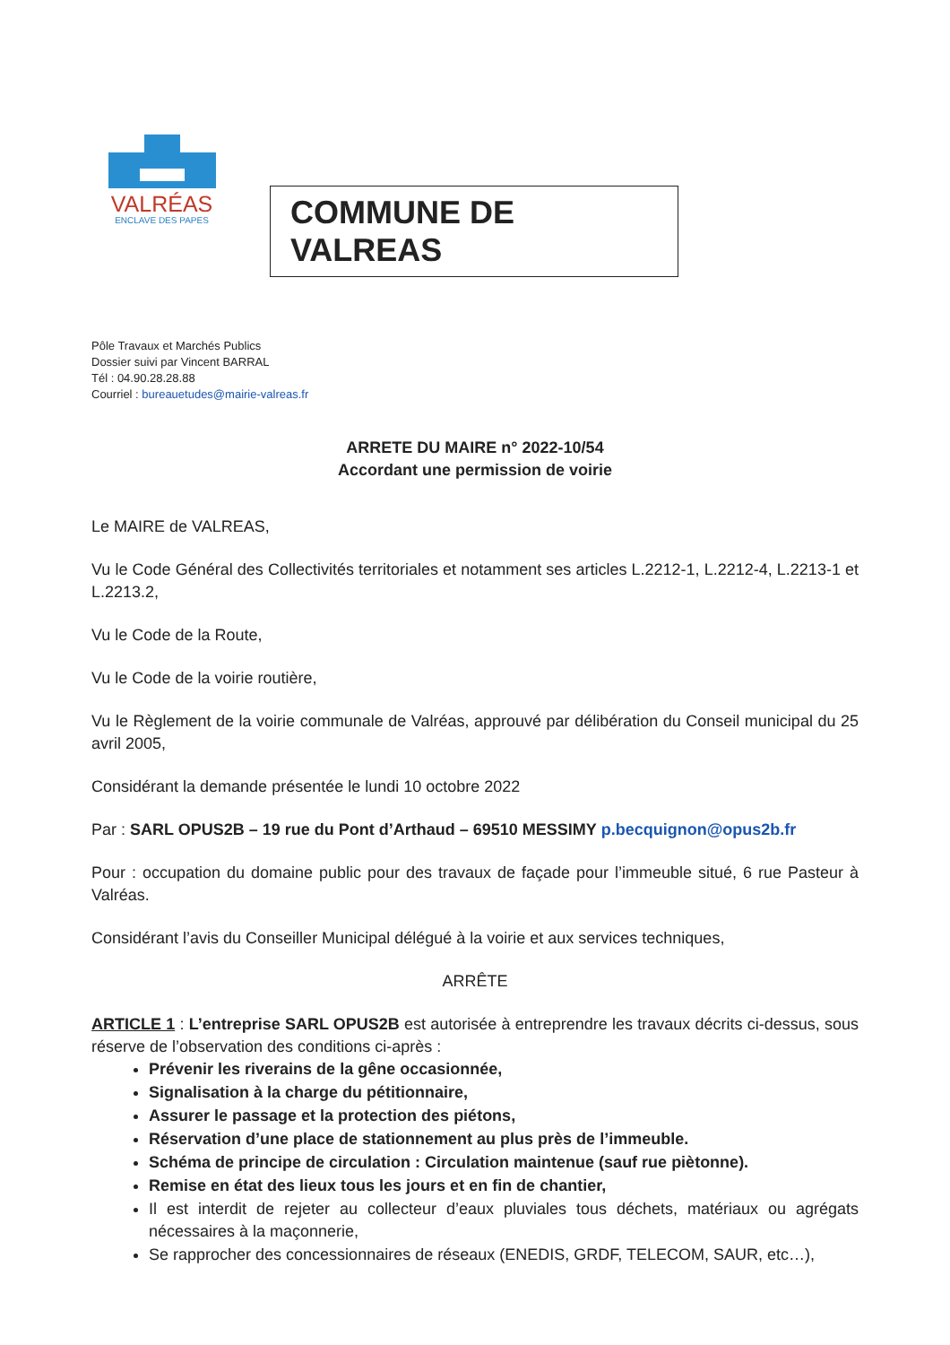VALRÉAS
ENCLAVE DES PAPES
COMMUNE DE VALREAS
Pôle Travaux et Marchés Publics
Dossier suivi par Vincent BARRAL
Tél : 04.90.28.28.88
Courriel : bureauetudes@mairie-valreas.fr
ARRETE DU MAIRE n° 2022-10/54
Accordant une permission de voirie
Le MAIRE de VALREAS,
Vu le Code Général des Collectivités territoriales et notamment ses articles L.2212-1, L.2212-4, L.2213-1 et L.2213.2,
Vu le Code de la Route,
Vu le Code de la voirie routière,
Vu le Règlement de la voirie communale de Valréas, approuvé par délibération du Conseil municipal du 25 avril 2005,
Considérant la demande présentée le lundi 10 octobre 2022
Par : SARL OPUS2B – 19 rue du Pont d’Arthaud – 69510 MESSIMY p.becquignon@opus2b.fr
Pour : occupation du domaine public pour des travaux de façade pour l’immeuble situé, 6 rue Pasteur à Valréas.
Considérant l’avis du Conseiller Municipal délégué à la voirie et aux services techniques,
ARRÊTE
ARTICLE 1 : L’entreprise SARL OPUS2B est autorisée à entreprendre les travaux décrits ci-dessus, sous réserve de l’observation des conditions ci-après :
Prévenir les riverains de la gêne occasionnée,
Signalisation à la charge du pétitionnaire,
Assurer le passage et la protection des piétons,
Réservation d’une place de stationnement au plus près de l’immeuble.
Schéma de principe de circulation : Circulation maintenue (sauf rue piètonne).
Remise en état des lieux tous les jours et en fin de chantier,
Il est interdit de rejeter au collecteur d’eaux pluviales tous déchets, matériaux ou agrégats nécessaires à la maçonnerie,
Se rapprocher des concessionnaires de réseaux (ENEDIS, GRDF, TELECOM, SAUR, etc…),